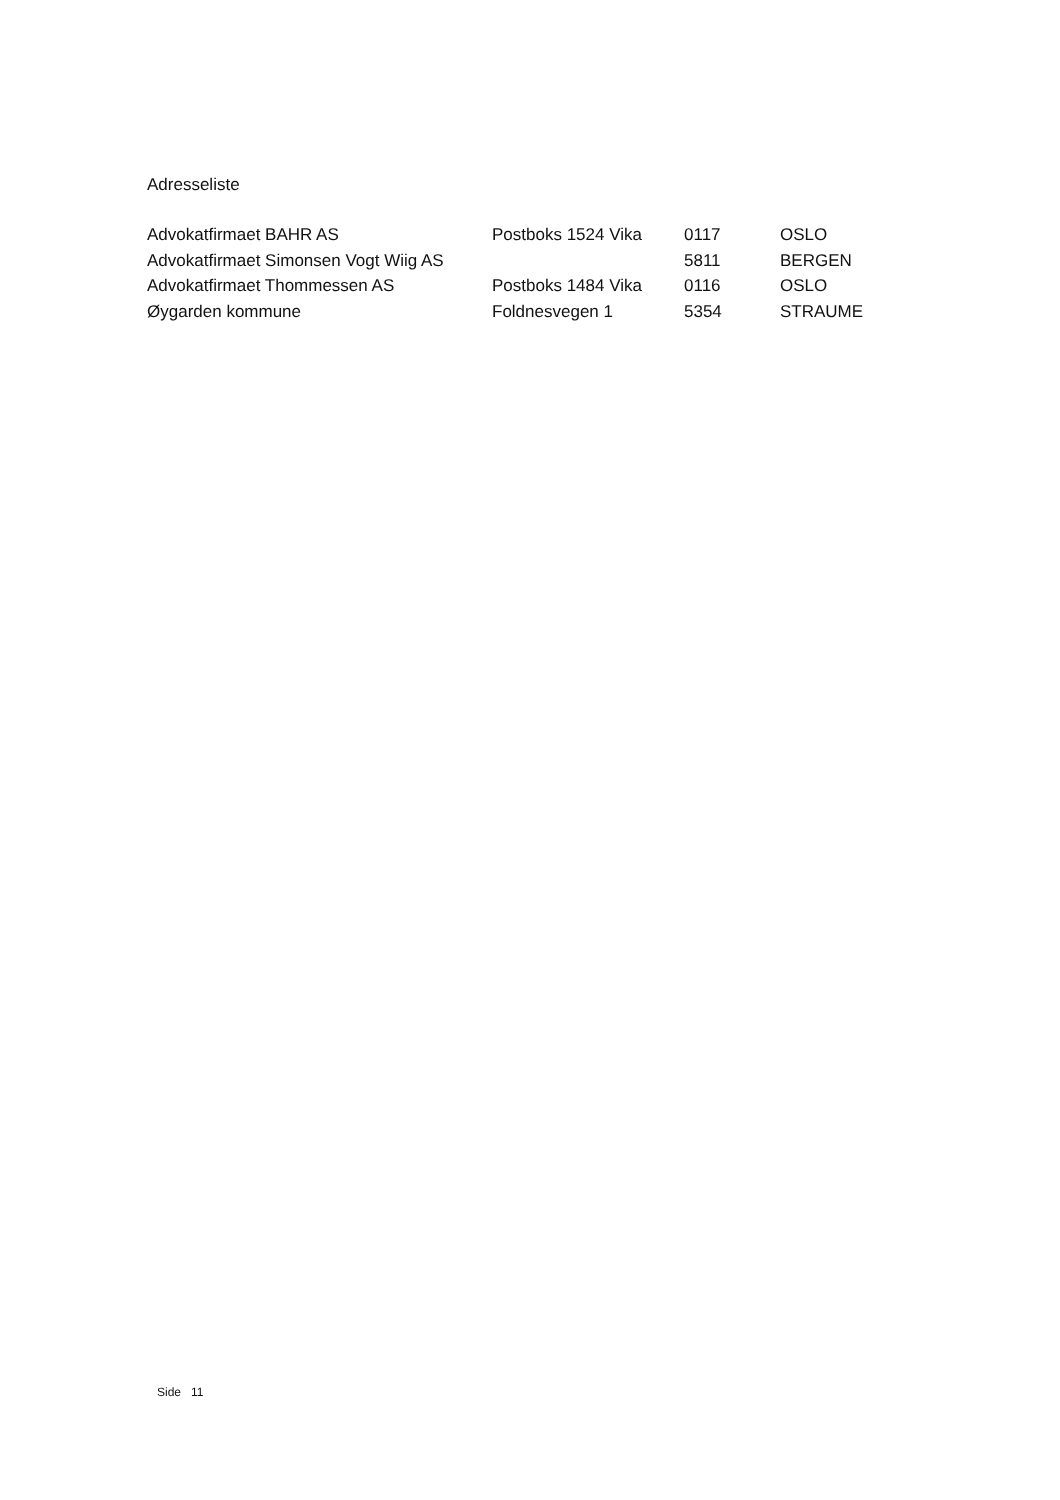Adresseliste
| Advokatfirmaet BAHR AS | Postboks 1524 Vika | 0117 | OSLO |
| Advokatfirmaet Simonsen Vogt Wiig AS | | 5811 | BERGEN |
| Advokatfirmaet Thommessen AS | Postboks 1484 Vika | 0116 | OSLO |
| Øygarden kommune | Foldnesvegen 1 | 5354 | STRAUME |
Side 11